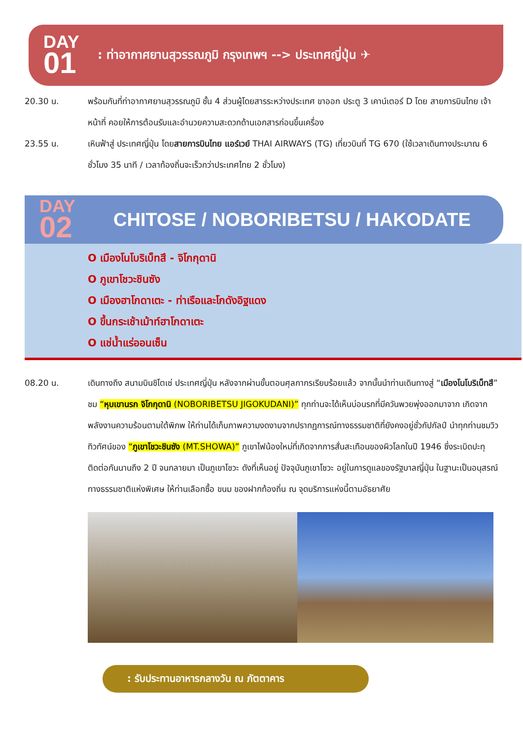DAY
01
: ท่าอากาศยานสุวรรณภูมิ กรุงเทพฯ --> ประเทศญี่ปุ่น ✈
20.30 น. พร้อมกันที่ท่าอากาศยานสุวรรณภูมิ ชั้น 4 ส่วนผู้โดยสารระหว่างประเทศ ขาออก ประตู 3 เคาน์เตอร์ D โดย สายการบินไทย เจ้าหน้าที่ คอยให้การต้อนรับและอำนวยความสะดวกด้านเอกสารก่อนขึ้นเครื่อง
23.55 น. เหินฟ้าสู่ ประเทศญี่ปุ่น โดยสายการบินไทย แอร์เวย์ THAI AIRWAYS (TG) เที่ยวบินที่ TG 670 (ใช้เวลาเดินทางประมาณ 6 ชั่วโมง 35 นาที / เวลาท้องถิ่นจะเร็วกว่าประเทศไทย 2 ชั่วโมง)
DAY
02
CHITOSE / NOBORIBETSU / HAKODATE
O เมืองโนโบริเบ็ทสึ - จิโกกุดานิ
O ภูเขาโชวะชินซัง
O เมืองฮาโกดาเตะ - ท่าเรือและโกดังอิฐแดง
O ขึ้นกระเช้าเม้าท์ฮาโกดาเตะ
O แช่น้ำแร่ออนเซ็น
08.20 น. เดินทางถึง สนามบินชิโตเซ่ ประเทศญี่ปุ่น หลังจากผ่านขั้นตอนศุลกากรเรียบร้อยแล้ว จากนั้นนำท่านเดินทางสู่ “เมืองโนโบริเบ็ทสึ” ชม “หุบเขานรก จิโกกุดานิ (NOBORIBETSU JIGOKUDANI)” ทุกท่านจะได้เห็นบ่อนรกที่มีควันพวยพุ่งออกมาจาก เกิดจากพลังงานความร้อนตามใต้พิภพ ให้ท่านได้เก็บภาพความงดงามจากปรากฏการณ์ทางธรรมชาติที่ยังคงอยู่ชั่วกัปกัลป์ นำทุกท่านชมวิวทิวทัศน์ของ “ภูเขาโชวะชินซัง (MT.SHOWA)” ภูเขาไฟน้องใหม่ที่เกิดจากการสั่นสะเทือนของผิวโลกในปี 1946 ซึ่งระเบิดปะทุติดต่อกันนานถึง 2 ปี จนกลายมา เป็นภูเขาโชวะ ดังที่เห็นอยู่ ปัจจุบันภูเขาโชวะ อยู่ในการดูแลของรัฐบาลญี่ปุ่น ในฐานะเป็นอนุสรณ์ทางธรรมชาติแห่งพิเศษ ให้ท่านเลือกซื้อ ขนม ของฝากท้องถิ่น ณ จุดบริการแห่งนี้ตามอัธยาศัย
: รับประทานอาหารกลางวัน ณ ภัตตาคาร